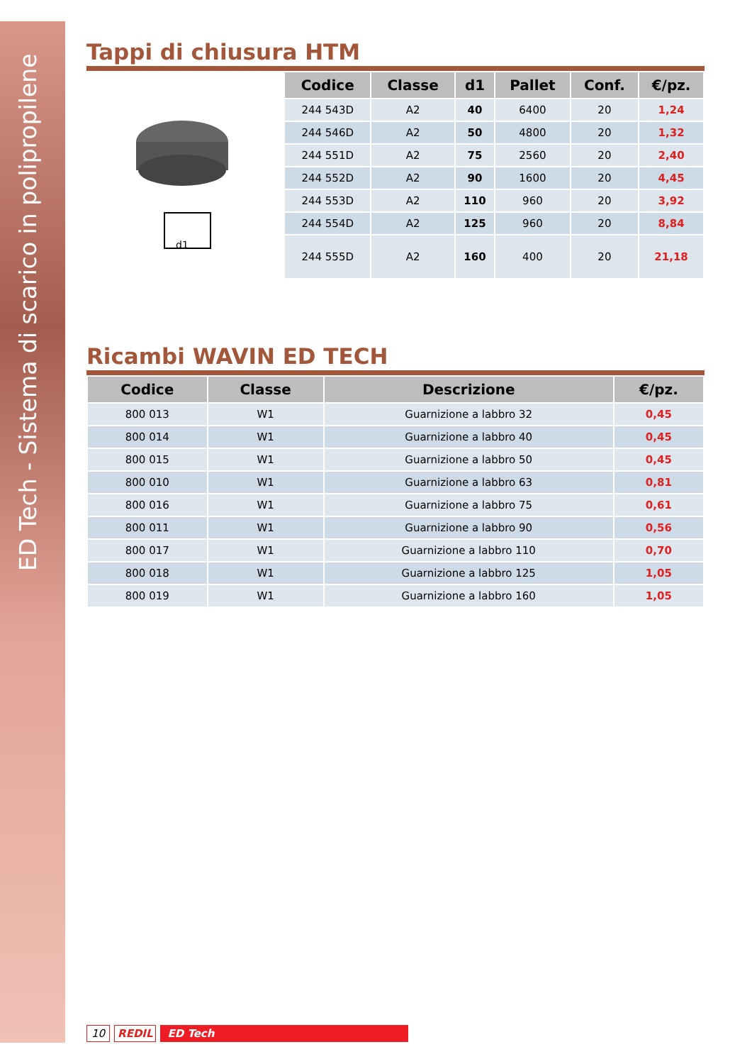ED Tech - Sistema di scarico in polipropilene
Tappi di chiusura HTM
d1
| Codice | Classe | d1 | Pallet | Conf. | €/pz. |
| --- | --- | --- | --- | --- | --- |
| 244 543D | A2 | 40 | 6400 | 20 | 1,24 |
| 244 546D | A2 | 50 | 4800 | 20 | 1,32 |
| 244 551D | A2 | 75 | 2560 | 20 | 2,40 |
| 244 552D | A2 | 90 | 1600 | 20 | 4,45 |
| 244 553D | A2 | 110 | 960 | 20 | 3,92 |
| 244 554D | A2 | 125 | 960 | 20 | 8,84 |
| 244 555D | A2 | 160 | 400 | 20 | 21,18 |
Ricambi WAVIN ED TECH
| Codice | Classe | Descrizione | €/pz. |
| --- | --- | --- | --- |
| 800 013 | W1 | Guarnizione a labbro 32 | 0,45 |
| 800 014 | W1 | Guarnizione a labbro 40 | 0,45 |
| 800 015 | W1 | Guarnizione a labbro 50 | 0,45 |
| 800 010 | W1 | Guarnizione a labbro 63 | 0,81 |
| 800 016 | W1 | Guarnizione a labbro 75 | 0,61 |
| 800 011 | W1 | Guarnizione a labbro 90 | 0,56 |
| 800 017 | W1 | Guarnizione a labbro 110 | 0,70 |
| 800 018 | W1 | Guarnizione a labbro 125 | 1,05 |
| 800 019 | W1 | Guarnizione a labbro 160 | 1,05 |
10 REDIL ED Tech